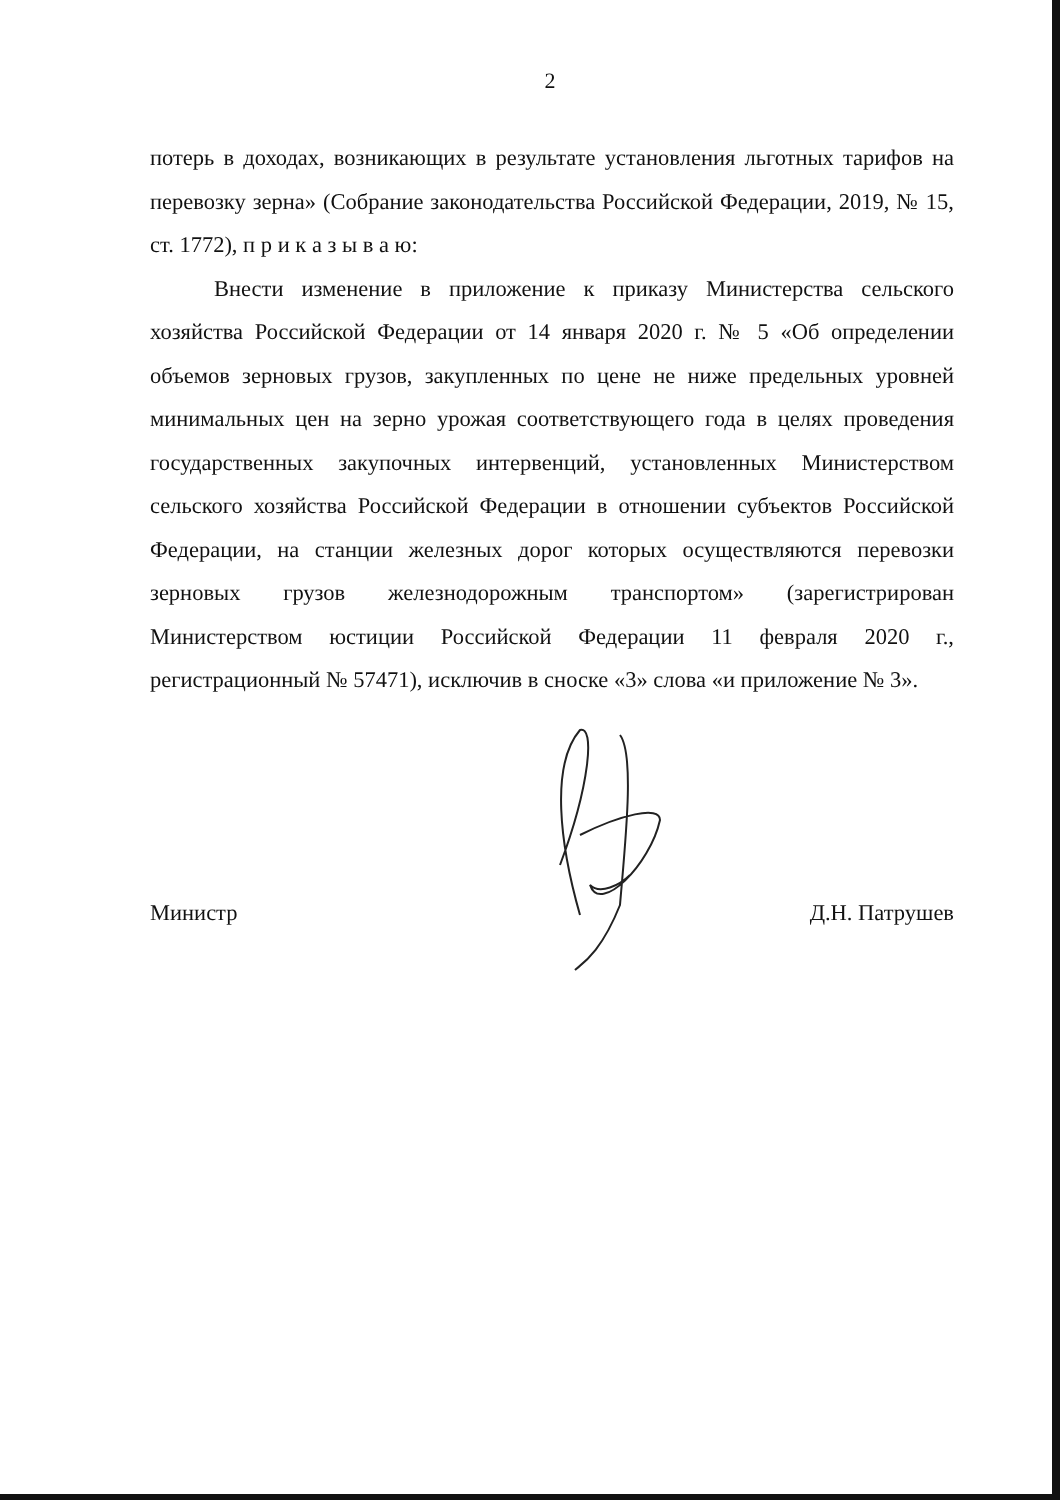2
потерь в доходах, возникающих в результате установления льготных тарифов на перевозку зерна» (Собрание законодательства Российской Федерации, 2019, № 15, ст. 1772), п р и к а з ы в а ю:
Внести изменение в приложение к приказу Министерства сельского хозяйства Российской Федерации от 14 января 2020 г. № 5 «Об определении объемов зерновых грузов, закупленных по цене не ниже предельных уровней минимальных цен на зерно урожая соответствующего года в целях проведения государственных закупочных интервенций, установленных Министерством сельского хозяйства Российской Федерации в отношении субъектов Российской Федерации, на станции железных дорог которых осуществляются перевозки зерновых грузов железнодорожным транспортом» (зарегистрирован Министерством юстиции Российской Федерации 11 февраля 2020 г., регистрационный № 57471), исключив в сноске «3» слова «и приложение № 3».
Министр Д.Н. Патрушев